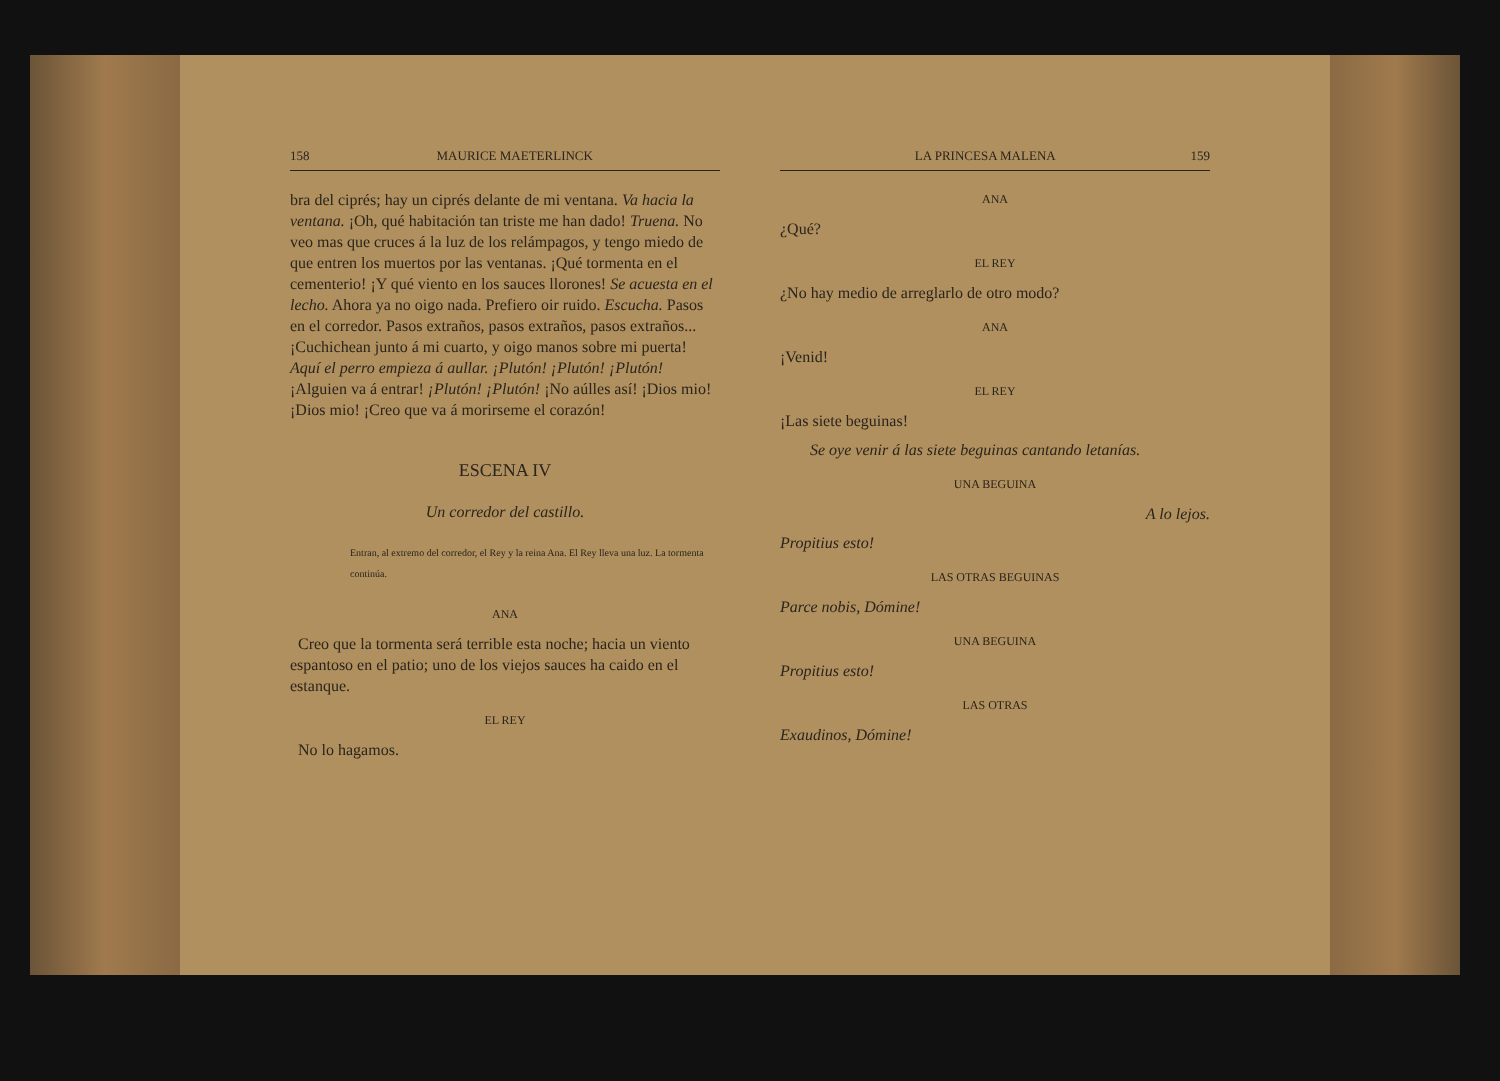158 MAURICE MAETERLINCK
bra del ciprés; hay un ciprés delante de mi ventana. Va hacia la ventana. ¡Oh, qué habitación tan triste me han dado! Truena. No veo mas que cruces á la luz de los relámpagos, y tengo miedo de que entren los muertos por las ventanas. ¡Qué tormenta en el cementerio! ¡Y qué viento en los sauces llorones! Se acuesta en el lecho. Ahora ya no oigo nada. Prefiero oir ruido. Escucha. Pasos en el corredor. Pasos extraños, pasos extraños, pasos extraños... ¡Cuchichean junto á mi cuarto, y oigo manos sobre mi puerta! Aquí el perro empieza á aullar. ¡Plutón! ¡Plutón! ¡Plutón! ¡Alguien va á entrar! ¡Plutón! ¡Plutón! ¡No aúlles así! ¡Dios mio! ¡Dios mio! ¡Creo que va á morirseme el corazón!
ESCENA IV
Un corredor del castillo.
Entran, al extremo del corredor, el Rey y la reina Ana. El Rey lleva una luz. La tormenta continúa.
ANA
Creo que la tormenta será terrible esta noche; hacia un viento espantoso en el patio; uno de los viejos sauces ha caido en el estanque.
EL REY
No lo hagamos.
LA PRINCESA MALENA 159
ANA
¿Qué?
EL REY
¿No hay medio de arreglarlo de otro modo?
ANA
¡Venid!
EL REY
¡Las siete beguinas!
Se oye venir á las siete beguinas cantando letanías.
UNA BEGUINA
A lo lejos.
Propitius esto!
LAS OTRAS BEGUINAS
Parce nobis, Dómine!
UNA BEGUINA
Propitius esto!
LAS OTRAS
Exaudinos, Dómine!